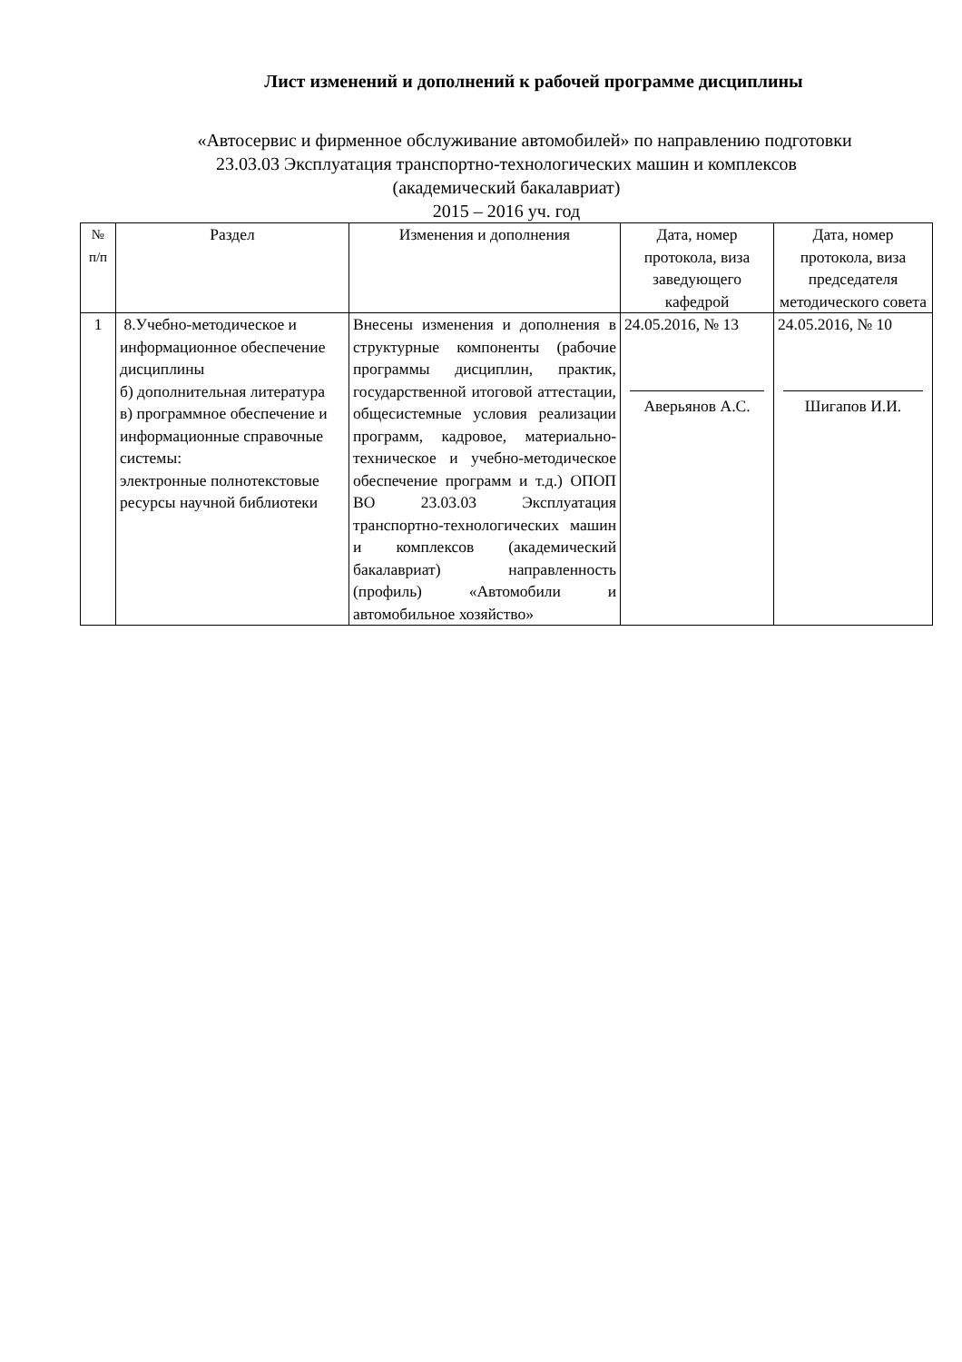Лист изменений и дополнений к рабочей программе дисциплины
«Автосервис и фирменное обслуживание автомобилей» по направлению подготовки
23.03.03 Эксплуатация транспортно-технологических машин и комплексов
(академический бакалавриат)
2015 – 2016 уч. год
| № п/п | Раздел | Изменения и дополнения | Дата, номер протокола, виза заведующего кафедрой | Дата, номер протокола, виза председателя методического совета |
| --- | --- | --- | --- | --- |
| 1 | 8.Учебно-методическое и информационное обеспечение дисциплины б) дополнительная литература в) программное обеспечение и информационные справочные системы: электронные полнотекстовые ресурсы научной библиотеки | Внесены изменения и дополнения в структурные компоненты (рабочие программы дисциплин, практик, государственной итоговой аттестации, общесистемные условия реализации программ, кадровое, материально-техническое и учебно-методическое обеспечение программ и т.д.) ОПОП ВО 23.03.03 Эксплуатация транспортно-технологических машин и комплексов (академический бакалавриат) направленность (профиль) «Автомобили и автомобильное хозяйство» | 24.05.2016, № 13 Аверьянов А.С. | 24.05.2016, № 10 Шигапов И.И. |